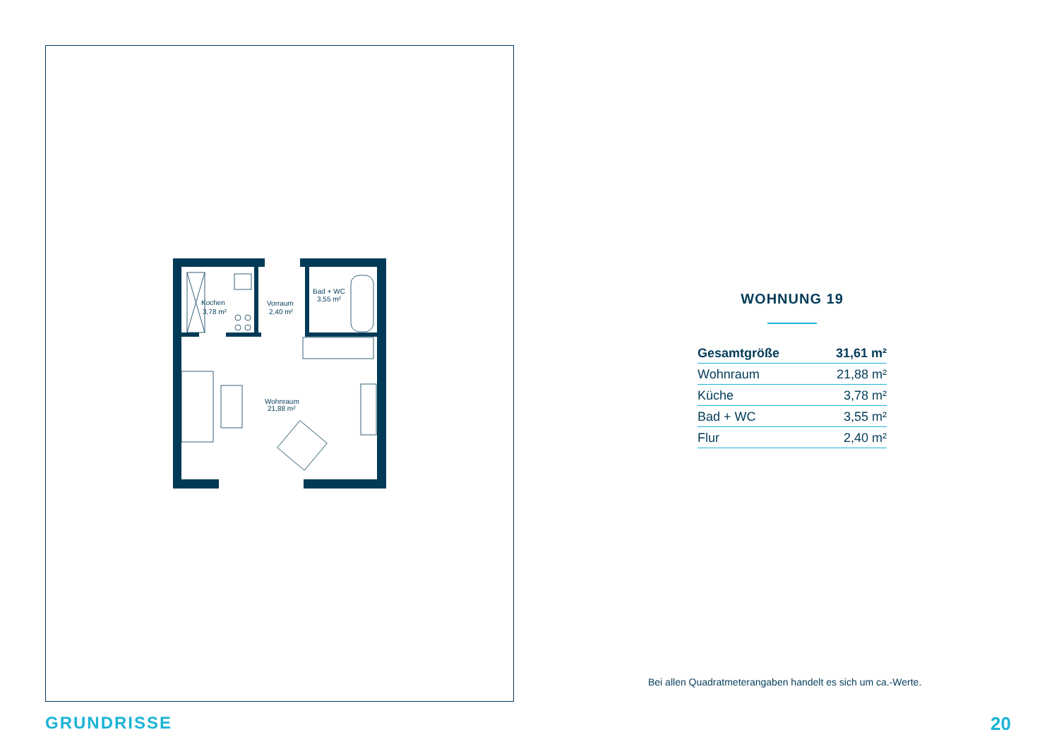Kochen
3,78 m²
Vorraum
2,40 m²
Bad + WC
3,55 m²
Wohnraum
21,88 m²
WOHNUNG 19
| Gesamtgröße | 31,61 m² |
| Wohnraum | 21,88 m² |
| Küche | 3,78 m² |
| Bad + WC | 3,55 m² |
| Flur | 2,40 m² |
Bei allen Quadratmeterangaben handelt es sich um ca.-Werte.
GRUNDRISSE 20